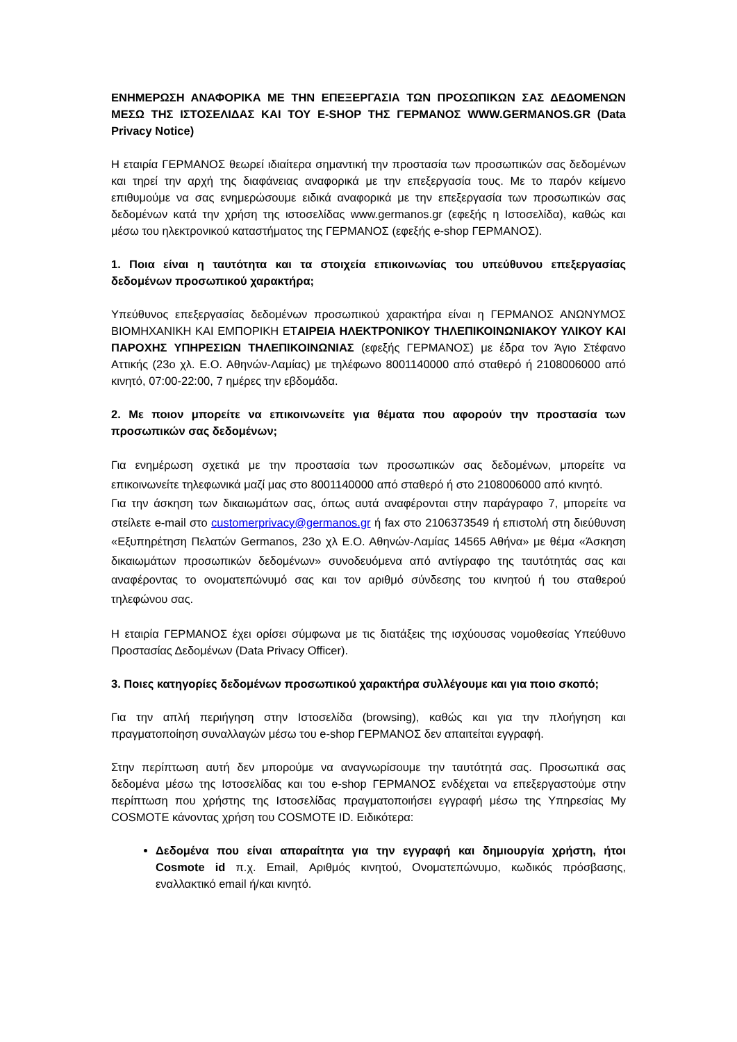ΕΝΗΜΕΡΩΣΗ ΑΝΑΦΟΡΙΚΑ ΜΕ ΤΗΝ ΕΠΕΞΕΡΓΑΣΙΑ ΤΩΝ ΠΡΟΣΩΠΙΚΩΝ ΣΑΣ ΔΕΔΟΜΕΝΩΝ ΜΕΣΩ ΤΗΣ ΙΣΤΟΣΕΛΙΔΑΣ ΚΑΙ ΤΟΥ E-SHOP ΤΗΣ ΓΕΡΜΑΝΟΣ WWW.GERMANOS.GR (Data Privacy Notice)
Η εταιρία ΓΕΡΜΑΝΟΣ θεωρεί ιδιαίτερα σημαντική την προστασία των προσωπικών σας δεδομένων και τηρεί την αρχή της διαφάνειας αναφορικά με την επεξεργασία τους. Με το παρόν κείμενο επιθυμούμε να σας ενημερώσουμε ειδικά αναφορικά με την επεξεργασία των προσωπικών σας δεδομένων κατά την χρήση της ιστοσελίδας www.germanos.gr (εφεξής η Ιστοσελίδα), καθώς και μέσω του ηλεκτρονικού καταστήματος της ΓΕΡΜΑΝΟΣ (εφεξής e-shop ΓΕΡΜΑΝΟΣ).
1. Ποια είναι η ταυτότητα και τα στοιχεία επικοινωνίας του υπεύθυνου επεξεργασίας δεδομένων προσωπικού χαρακτήρα;
Υπεύθυνος επεξεργασίας δεδομένων προσωπικού χαρακτήρα είναι η ΓΕΡΜΑΝΟΣ ΑΝΩΝΥΜΟΣ ΒΙΟΜΗΧΑΝΙΚΗ ΚΑΙ ΕΜΠΟΡΙΚΗ ΕΤΑΙΡΕΙΑ ΗΛΕΚΤΡΟΝΙΚΟΥ ΤΗΛΕΠΙΚΟΙΝΩΝΙΑΚΟΥ ΥΛΙΚΟΥ ΚΑΙ ΠΑΡΟΧΗΣ ΥΠΗΡΕΣΙΩΝ ΤΗΛΕΠΙΚΟΙΝΩΝΙΑΣ (εφεξής ΓΕΡΜΑΝΟΣ) με έδρα τον Άγιο Στέφανο Αττικής (23ο χλ. Ε.Ο. Αθηνών-Λαμίας) με τηλέφωνο 8001140000 από σταθερό ή 2108006000 από κινητό, 07:00-22:00, 7 ημέρες την εβδομάδα.
2. Με ποιον μπορείτε να επικοινωνείτε για θέματα που αφορούν την προστασία των προσωπικών σας δεδομένων;
Για ενημέρωση σχετικά με την προστασία των προσωπικών σας δεδομένων, μπορείτε να επικοινωνείτε τηλεφωνικά μαζί μας στο 8001140000 από σταθερό ή στο 2108006000 από κινητό.
Για την άσκηση των δικαιωμάτων σας, όπως αυτά αναφέρονται στην παράγραφο 7, μπορείτε να στείλετε e-mail στο customerprivacy@germanos.gr ή fax στο 2106373549 ή επιστολή στη διεύθυνση «Εξυπηρέτηση Πελατών Germanos, 23ο χλ Ε.Ο. Αθηνών-Λαμίας 14565 Αθήνα» με θέμα «Άσκηση δικαιωμάτων προσωπικών δεδομένων» συνοδευόμενα από αντίγραφο της ταυτότητάς σας και αναφέροντας το ονοματεπώνυμό σας και τον αριθμό σύνδεσης του κινητού ή του σταθερού τηλεφώνου σας.
Η εταιρία ΓΕΡΜΑΝΟΣ έχει ορίσει σύμφωνα με τις διατάξεις της ισχύουσας νομοθεσίας Υπεύθυνο Προστασίας Δεδομένων (Data Privacy Officer).
3. Ποιες κατηγορίες δεδομένων προσωπικού χαρακτήρα συλλέγουμε και για ποιο σκοπό;
Για την απλή περιήγηση στην Ιστοσελίδα (browsing), καθώς και για την πλοήγηση και πραγματοποίηση συναλλαγών μέσω του e-shop ΓΕΡΜΑΝΟΣ δεν απαιτείται εγγραφή.
Στην περίπτωση αυτή δεν μπορούμε να αναγνωρίσουμε την ταυτότητά σας. Προσωπικά σας δεδομένα μέσω της Ιστοσελίδας και του e-shop ΓΕΡΜΑΝΟΣ ενδέχεται να επεξεργαστούμε στην περίπτωση που χρήστης της Ιστοσελίδας πραγματοποιήσει εγγραφή μέσω της Υπηρεσίας My COSMOTE κάνοντας χρήση του COSMOTE ID. Ειδικότερα:
Δεδομένα που είναι απαραίτητα για την εγγραφή και δημιουργία χρήστη, ήτοι Cosmote id π.χ. Email, Αριθμός κινητού, Ονοματεπώνυμο, κωδικός πρόσβασης, εναλλακτικό email ή/και κινητό.